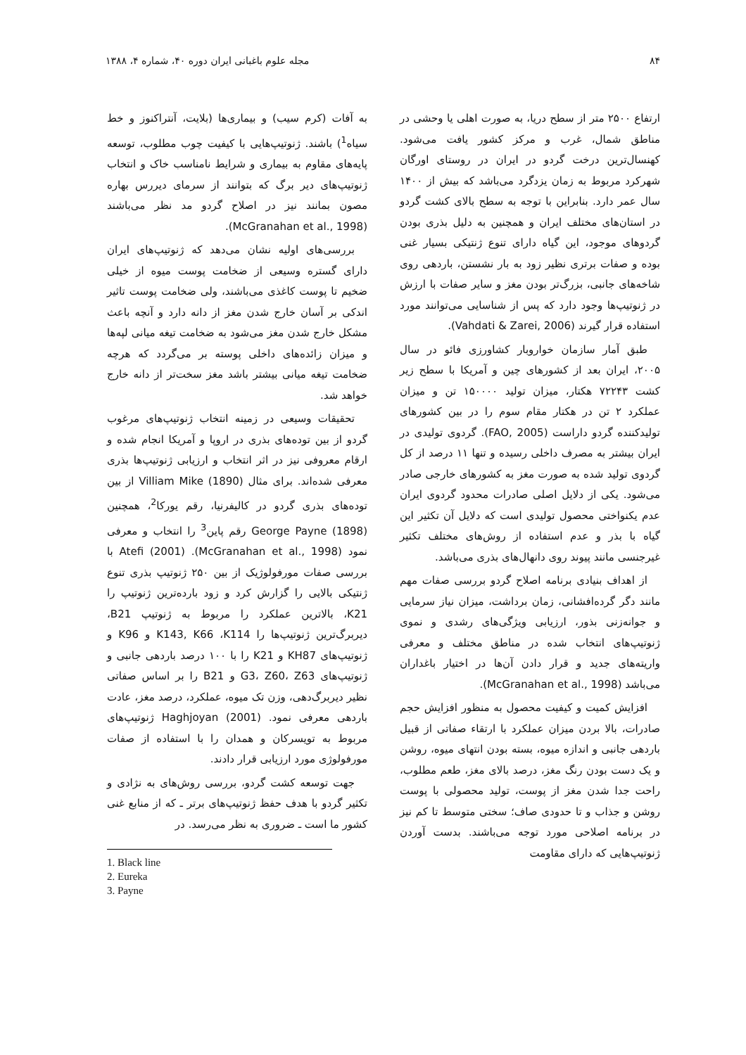۸۴ مجله علوم باغبانی ایران دوره ۴۰، شماره ۴، ۱۳۸۸
ارتفاع ۲۵۰۰ متر از سطح دریا، به صورت اهلی یا وحشی در مناطق شمال، غرب و مرکز کشور یافت می‌شود. کهنسال‌ترین درخت گردو در ایران در روستای اورگان شهرکرد مربوط به زمان یزدگرد می‌باشد که بیش از ۱۴۰۰ سال عمر دارد. بنابراین با توجه به سطح بالای کشت گردو در استان‌های مختلف ایران و همچنین به دلیل بذری بودن گردوهای موجود، این گیاه دارای تنوع ژنتیکی بسیار غنی بوده و صفات برتری نظیر زود به بار نشستن، باردهی روی شاخه‌های جانبی، بزرگ‌تر بودن مغز و سایر صفات با ارزش در ژنوتیپ‌ها وجود دارد که پس از شناسایی می‌توانند مورد استفاده قرار گیرند (Vahdati & Zarei, 2006).
طبق آمار سازمان خواروبار کشاورزی فائو در سال ۲۰۰۵، ایران بعد از کشورهای چین و آمریکا با سطح زیر کشت ۷۲۲۴۳ هکتار، میزان تولید ۱۵۰۰۰۰ تن و میزان عملکرد ۲ تن در هکتار مقام سوم را در بین کشورهای تولیدکننده گردو داراست (FAO, 2005). گردوی تولیدی در ایران بیشتر به مصرف داخلی رسیده و تنها ۱۱ درصد از کل گردوی تولید شده به صورت مغز به کشورهای خارجی صادر می‌شود. یکی از دلایل اصلی صادرات محدود گردوی ایران عدم یکنواختی محصول تولیدی است که دلایل آن تکثیر این گیاه با بذر و عدم استفاده از روش‌های مختلف تکثیر غیرجنسی مانند پیوند روی دانهال‌های بذری می‌باشد.
از اهداف بنیادی برنامه اصلاح گردو بررسی صفات مهم مانند دگر گرده‌افشانی، زمان برداشت، میزان نیاز سرمایی و جوانه‌زنی بذور، ارزیابی ویژگی‌های رشدی و نموی ژنوتیپ‌های انتخاب شده در مناطق مختلف و معرفی واریته‌های جدید و قرار دادن آن‌ها در اختیار باغداران می‌باشد (McGranahan et al., 1998).
افزایش کمیت و کیفیت محصول به منظور افزایش حجم صادرات، بالا بردن میزان عملکرد با ارتقاء صفاتی از قبیل باردهی جانبی و اندازه میوه، بسته بودن انتهای میوه، روشن و یک دست بودن رنگ مغز، درصد بالای مغز، طعم مطلوب، راحت جدا شدن مغز از پوست، تولید محصولی با پوست روشن و جذاب و تا حدودی صاف؛ سختی متوسط تا کم نیز در برنامه اصلاحی مورد توجه می‌باشند. بدست آوردن ژنوتیپ‌هایی که دارای مقاومت
به آفات (کرم سیب) و بیماری‌ها (بلایت، آنتراکنوز و خط سیاه<sup>1</sup>) باشند. ژنوتیپ‌هایی با کیفیت چوب مطلوب، توسعه پایه‌های مقاوم به بیماری و شرایط نامناسب خاک و انتخاب ژنوتیپ‌های دیر برگ که بتوانند از سرمای دیررس بهاره مصون بمانند نیز در اصلاح گردو مد نظر می‌باشند (McGranahan et al., 1998).
بررسی‌های اولیه نشان می‌دهد که ژنوتیپ‌های ایران دارای گستره وسیعی از ضخامت پوست میوه از خیلی ضخیم تا پوست کاغذی می‌باشند، ولی ضخامت پوست تاثیر اندکی بر آسان خارج شدن مغز از دانه دارد و آنچه باعث مشکل خارج شدن مغز می‌شود به ضخامت تیغه میانی لپه‌ها و میزان زائده‌های داخلی پوسته بر می‌گردد که هرچه ضخامت تیغه میانی بیشتر باشد مغز سخت‌تر از دانه خارج خواهد شد.
تحقیقات وسیعی در زمینه انتخاب ژنوتیپ‌های مرغوب گردو از بین توده‌های بذری در اروپا و آمریکا انجام شده و ارقام معروفی نیز در اثر انتخاب و ارزیابی ژنوتیپ‌ها بذری معرفی شده‌اند. برای مثال Villiam Mike (1890) از بین توده‌های بذری گردو در کالیفرنیا، رقم یورکا<sup>2</sup>، همچنین George Payne (1898) رقم پاین<sup>3</sup> را انتخاب و معرفی نمود (McGranahan et al., 1998). Atefi (2001) با بررسی صفات مورفولوژیک از بین ۲۵۰ ژنوتیپ بذری تنوع ژنتیکی بالایی را گزارش کرد و زود بارده‌ترین ژنوتیپ را K21، بالاترین عملکرد را مربوط به ژنوتیپ B21، دیربرگ‌ترین ژنوتیپ‌ها را K143, K66 ،K114 و K96 و ژنوتیپ‌های KH87 و K21 را با ۱۰۰ درصد باردهی جانبی و ژنوتیپ‌های G3، Z60، Z63 و B21 را بر اساس صفاتی نظیر دیربرگ‌دهی، وزن تک میوه، عملکرد، درصد مغز، عادت باردهی معرفی نمود. Haghjoyan (2001) ژنوتیپ‌های مربوط به تویسرکان و همدان را با استفاده از صفات مورفولوژی مورد ارزیابی قرار دادند.
جهت توسعه کشت گردو، بررسی روش‌های به نژادی و تکثیر گردو با هدف حفظ ژنوتیپ‌های برتر ـ که از منابع غنی کشور ما است ـ ضروری به نظر می‌رسد. در
1. Black line
2. Eureka
3. Payne